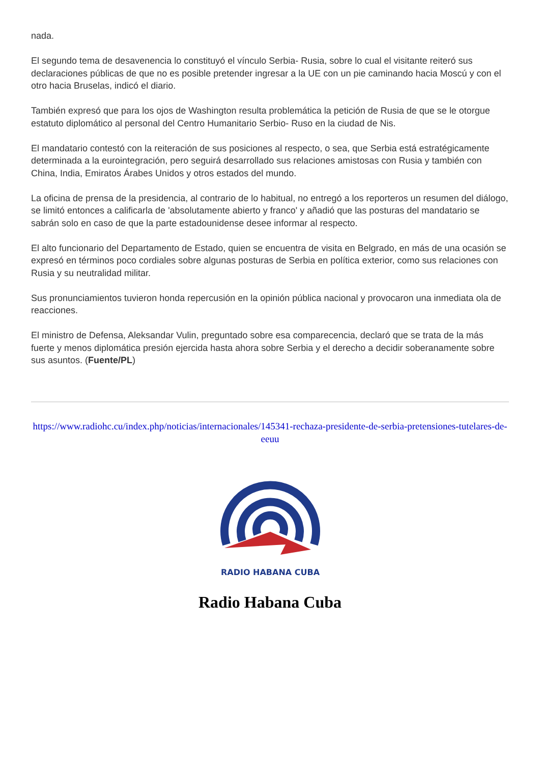nada.
El segundo tema de desavenencia lo constituyó el vínculo Serbia- Rusia, sobre lo cual el visitante reiteró sus declaraciones públicas de que no es posible pretender ingresar a la UE con un pie caminando hacia Moscú y con el otro hacia Bruselas, indicó el diario.
También expresó que para los ojos de Washington resulta problemática la petición de Rusia de que se le otorgue estatuto diplomático al personal del Centro Humanitario Serbio- Ruso en la ciudad de Nis.
El mandatario contestó con la reiteración de sus posiciones al respecto, o sea, que Serbia está estratégicamente determinada a la eurointegración, pero seguirá desarrollado sus relaciones amistosas con Rusia y también con China, India, Emiratos Árabes Unidos y otros estados del mundo.
La oficina de prensa de la presidencia, al contrario de lo habitual, no entregó a los reporteros un resumen del diálogo, se limitó entonces a calificarla de 'absolutamente abierto y franco' y añadió que las posturas del mandatario se sabrán solo en caso de que la parte estadounidense desee informar al respecto.
El alto funcionario del Departamento de Estado, quien se encuentra de visita en Belgrado, en más de una ocasión se expresó en términos poco cordiales sobre algunas posturas de Serbia en política exterior, como sus relaciones con Rusia y su neutralidad militar.
Sus pronunciamientos tuvieron honda repercusión en la opinión pública nacional y provocaron una inmediata ola de reacciones.
El ministro de Defensa, Aleksandar Vulin, preguntado sobre esa comparecencia, declaró que se trata de la más fuerte y menos diplomática presión ejercida hasta ahora sobre Serbia y el derecho a decidir soberanamente sobre sus asuntos. (Fuente/PL)
https://www.radiohc.cu/index.php/noticias/internacionales/145341-rechaza-presidente-de-serbia-pretensiones-tutelares-de-eeuu
RADIO HABANA CUBA
Radio Habana Cuba